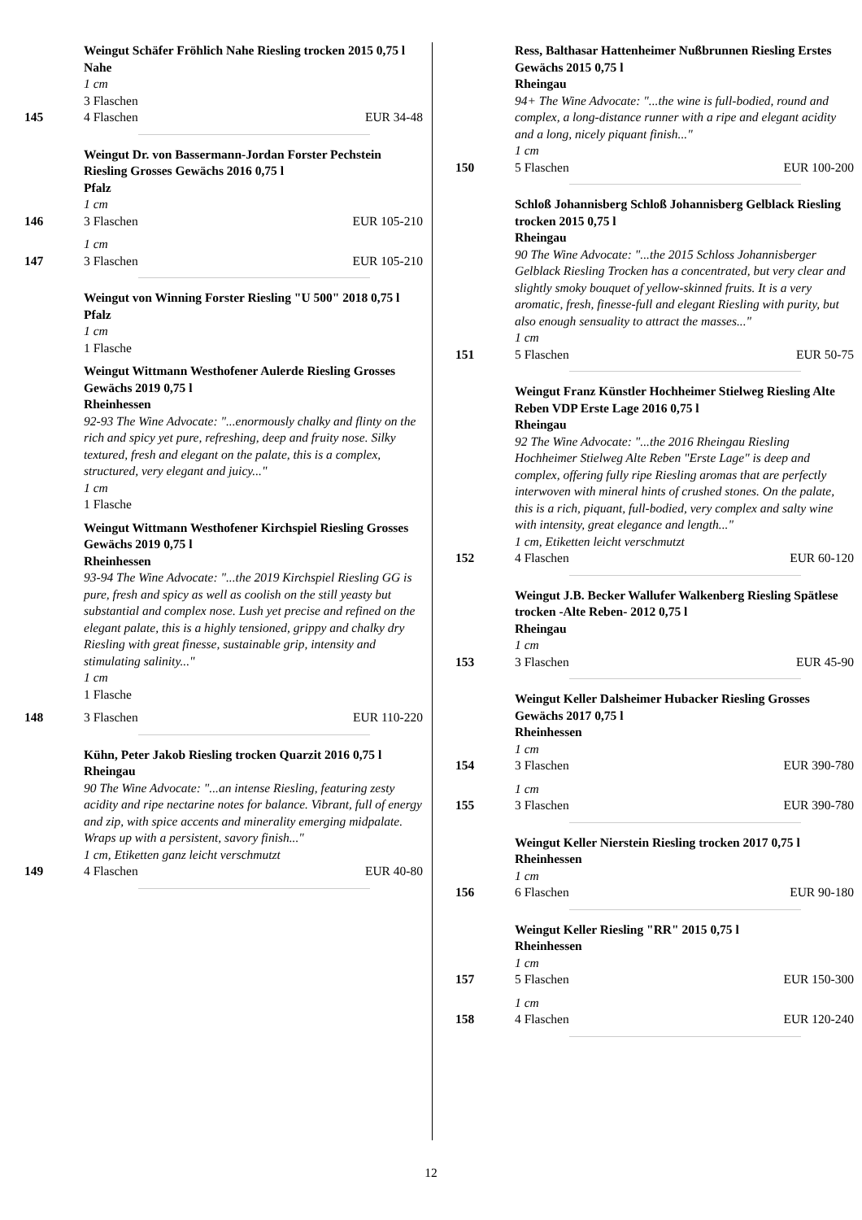Weingut Schäfer Fröhlich Nahe Riesling trocken 2015 0,75 l
Nahe
1 cm
3 Flaschen
145 4 Flaschen EUR 34-48
Weingut Dr. von Bassermann-Jordan Forster Pechstein Riesling Grosses Gewächs 2016 0,75 l
Pfalz
1 cm
146 3 Flaschen EUR 105-210
1 cm
147 3 Flaschen EUR 105-210
Weingut von Winning Forster Riesling "U 500" 2018 0,75 l
Pfalz
1 cm
1 Flasche
Weingut Wittmann Westhofener Aulerde Riesling Grosses Gewächs 2019 0,75 l
Rheinhessen
92-93 The Wine Advocate: "...enormously chalky and flinty on the rich and spicy yet pure, refreshing, deep and fruity nose. Silky textured, fresh and elegant on the palate, this is a complex, structured, very elegant and juicy..."
1 cm
1 Flasche
Weingut Wittmann Westhofener Kirchspiel Riesling Grosses Gewächs 2019 0,75 l
Rheinhessen
93-94 The Wine Advocate: "...the 2019 Kirchspiel Riesling GG is pure, fresh and spicy as well as coolish on the still yeasty but substantial and complex nose. Lush yet precise and refined on the elegant palate, this is a highly tensioned, grippy and chalky dry Riesling with great finesse, sustainable grip, intensity and stimulating salinity..."
1 cm
1 Flasche
148 3 Flaschen EUR 110-220
Kühn, Peter Jakob Riesling trocken Quarzit 2016 0,75 l
Rheingau
90 The Wine Advocate: "...an intense Riesling, featuring zesty acidity and ripe nectarine notes for balance. Vibrant, full of energy and zip, with spice accents and minerality emerging midpalate. Wraps up with a persistent, savory finish..."
1 cm, Etiketten ganz leicht verschmutzt
149 4 Flaschen EUR 40-80
Ress, Balthasar Hattenheimer Nußbrunnen Riesling Erstes Gewächs 2015 0,75 l
Rheingau
94+ The Wine Advocate: "...the wine is full-bodied, round and complex, a long-distance runner with a ripe and elegant acidity and a long, nicely piquant finish..."
1 cm
150 5 Flaschen EUR 100-200
Schloß Johannisberg Schloß Johannisberg Gelblack Riesling trocken 2015 0,75 l
Rheingau
90 The Wine Advocate: "...the 2015 Schloss Johannisberger Gelblack Riesling Trocken has a concentrated, but very clear and slightly smoky bouquet of yellow-skinned fruits. It is a very aromatic, fresh, finesse-full and elegant Riesling with purity, but also enough sensuality to attract the masses..."
1 cm
151 5 Flaschen EUR 50-75
Weingut Franz Künstler Hochheimer Stielweg Riesling Alte Reben VDP Erste Lage 2016 0,75 l
Rheingau
92 The Wine Advocate: "...the 2016 Rheingau Riesling Hochheimer Stielweg Alte Reben "Erste Lage" is deep and complex, offering fully ripe Riesling aromas that are perfectly interwoven with mineral hints of crushed stones. On the palate, this is a rich, piquant, full-bodied, very complex and salty wine with intensity, great elegance and length..."
1 cm, Etiketten leicht verschmutzt
152 4 Flaschen EUR 60-120
Weingut J.B. Becker Wallufer Walkenberg Riesling Spätlese trocken -Alte Reben- 2012 0,75 l
Rheingau
1 cm
153 3 Flaschen EUR 45-90
Weingut Keller Dalsheimer Hubacker Riesling Grosses Gewächs 2017 0,75 l
Rheinhessen
1 cm
154 3 Flaschen EUR 390-780
1 cm
155 3 Flaschen EUR 390-780
Weingut Keller Nierstein Riesling trocken 2017 0,75 l
Rheinhessen
1 cm
156 6 Flaschen EUR 90-180
Weingut Keller Riesling "RR" 2015 0,75 l
Rheinhessen
1 cm
157 5 Flaschen EUR 150-300
1 cm
158 4 Flaschen EUR 120-240
12